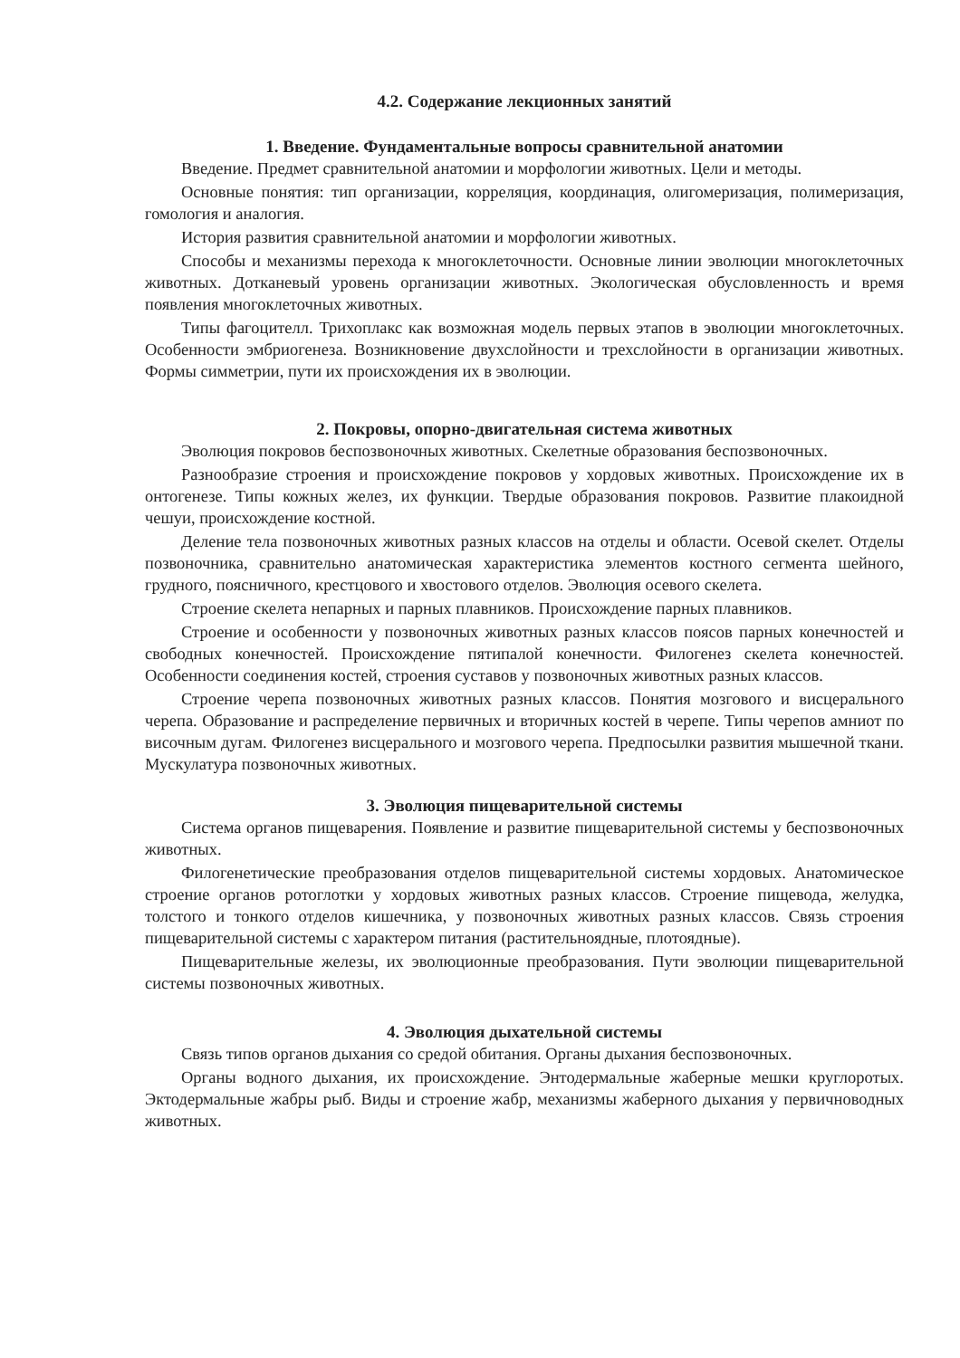4.2. Содержание лекционных занятий
1. Введение. Фундаментальные вопросы сравнительной анатомии
Введение. Предмет сравнительной анатомии и морфологии животных. Цели и методы.
Основные понятия: тип организации, корреляция, координация, олигомеризация, полимеризация, гомология и аналогия.
История развития сравнительной анатомии и морфологии животных.
Способы и механизмы перехода к многоклеточности. Основные линии эволюции многоклеточных животных. Дотканевый уровень организации животных. Экологическая обусловленность и время появления многоклеточных животных.
Типы фагоцителл. Трихоплакс как возможная модель первых этапов в эволюции многоклеточных. Особенности эмбриогенеза. Возникновение двухслойности и трехслойности в организации животных. Формы симметрии, пути их происхождения их в эволюции.
2. Покровы, опорно-двигательная система животных
Эволюция покровов беспозвоночных животных. Скелетные образования беспозвоночных.
Разнообразие строения и происхождение покровов у хордовых животных. Происхождение их в онтогенезе. Типы кожных желез, их функции. Твердые образования покровов. Развитие плакоидной чешуи, происхождение костной.
Деление тела позвоночных животных разных классов на отделы и области. Осевой скелет. Отделы позвоночника, сравнительно анатомическая характеристика элементов костного сегмента шейного, грудного, поясничного, крестцового и хвостового отделов. Эволюция осевого скелета.
Строение скелета непарных и парных плавников. Происхождение парных плавников.
Строение и особенности у позвоночных животных разных классов поясов парных конечностей и свободных конечностей. Происхождение пятипалой конечности. Филогенез скелета конечностей. Особенности соединения костей, строения суставов у позвоночных животных разных классов.
Строение черепа позвоночных животных разных классов. Понятия мозгового и висцерального черепа. Образование и распределение первичных и вторичных костей в черепе. Типы черепов амниот по височным дугам. Филогенез висцерального и мозгового черепа. Предпосылки развития мышечной ткани. Мускулатура позвоночных животных.
3. Эволюция пищеварительной системы
Система органов пищеварения. Появление и развитие пищеварительной системы у беспозвоночных животных.
Филогенетические преобразования отделов пищеварительной системы хордовых. Анатомическое строение органов ротоглотки у хордовых животных разных классов. Строение пищевода, желудка, толстого и тонкого отделов кишечника, у позвоночных животных разных классов. Связь строения пищеварительной системы с характером питания (растительноядные, плотоядные).
Пищеварительные железы, их эволюционные преобразования. Пути эволюции пищеварительной системы позвоночных животных.
4. Эволюция дыхательной системы
Связь типов органов дыхания со средой обитания. Органы дыхания беспозвоночных.
Органы водного дыхания, их происхождение. Энтодермальные жаберные мешки круглоротых. Эктодермальные жабры рыб. Виды и строение жабр, механизмы жаберного дыхания у первичноводных животных.